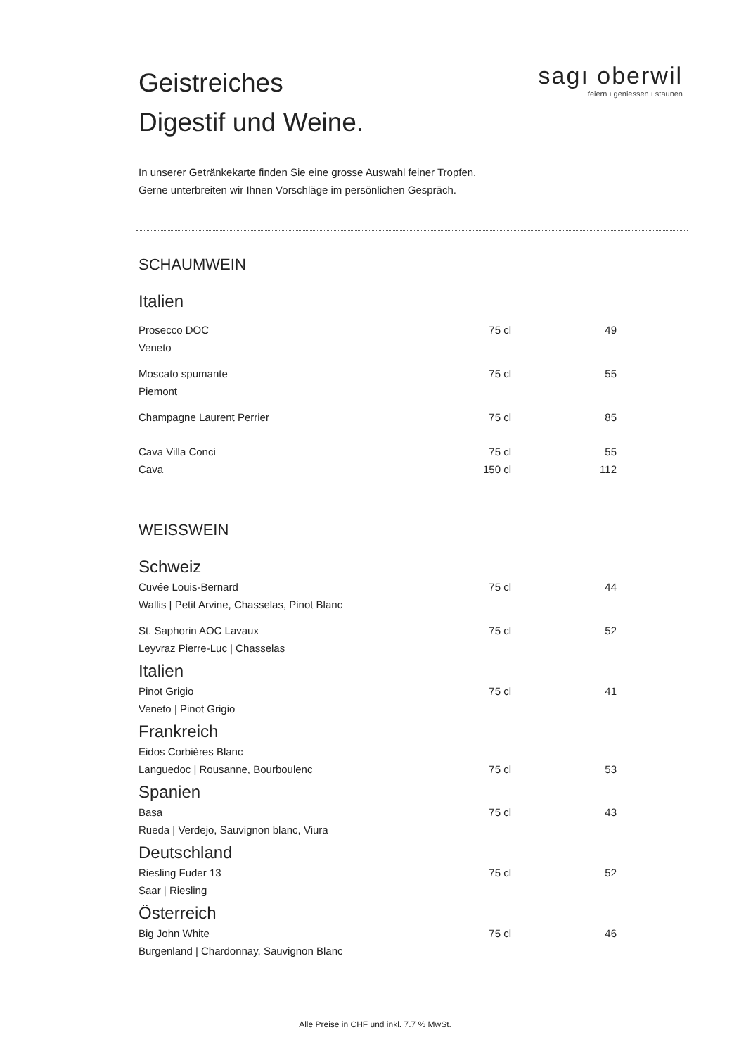sagı oberwil
feiern ı geniessen ı staunen
Geistreiches
Digestif und Weine.
In unserer Getränkekarte finden Sie eine grosse Auswahl feiner Tropfen.
Gerne unterbreiten wir Ihnen Vorschläge im persönlichen Gespräch.
SCHAUMWEIN
Italien
| Prosecco DOC | 75 cl | 49 |
| Veneto | | |
| Moscato spumante | 75 cl | 55 |
| Piemont | | |
| Champagne Laurent Perrier | 75 cl | 85 |
| Cava Villa Conci | 75 cl | 55 |
| Cava | 150 cl | 112 |
WEISSWEIN
Schweiz
| Cuvée Louis-Bernard | 75 cl | 44 |
| Wallis / Petit Arvine, Chasselas, Pinot Blanc | | |
| St. Saphorin AOC Lavaux | 75 cl | 52 |
| Leyvraz Pierre-Luc / Chasselas | | |
Italien
| Pinot Grigio | 75 cl | 41 |
| Veneto / Pinot Grigio | | |
Frankreich
| Eidos Corbières Blanc | | |
| Languedoc / Rousanne, Bourboulenc | 75 cl | 53 |
Spanien
| Basa | 75 cl | 43 |
| Rueda / Verdejo, Sauvignon blanc, Viura | | |
Deutschland
| Riesling Fuder 13 | 75 cl | 52 |
| Saar / Riesling | | |
Österreich
| Big John White | 75 cl | 46 |
| Burgenland / Chardonnay, Sauvignon Blanc | | |
Alle Preise in CHF und inkl. 7.7 % MwSt.